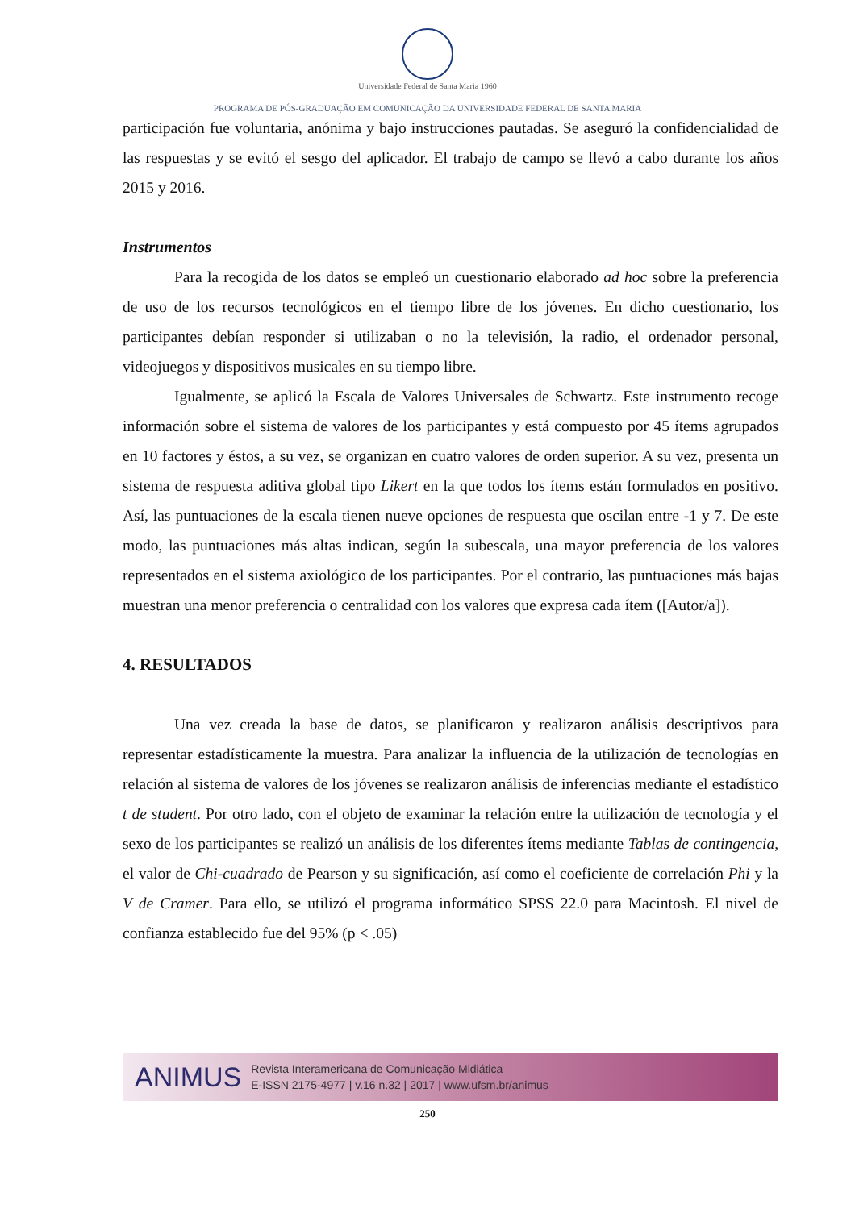Universidade Federal de Santa Maria 1960
PROGRAMA DE PÓS-GRADUAÇÃO EM COMUNICAÇÃO DA UNIVERSIDADE FEDERAL DE SANTA MARIA
participación fue voluntaria, anónima y bajo instrucciones pautadas. Se aseguró la confidencialidad de las respuestas y se evitó el sesgo del aplicador. El trabajo de campo se llevó a cabo durante los años 2015 y 2016.
Instrumentos
Para la recogida de los datos se empleó un cuestionario elaborado ad hoc sobre la preferencia de uso de los recursos tecnológicos en el tiempo libre de los jóvenes. En dicho cuestionario, los participantes debían responder si utilizaban o no la televisión, la radio, el ordenador personal, videojuegos y dispositivos musicales en su tiempo libre.
Igualmente, se aplicó la Escala de Valores Universales de Schwartz. Este instrumento recoge información sobre el sistema de valores de los participantes y está compuesto por 45 ítems agrupados en 10 factores y éstos, a su vez, se organizan en cuatro valores de orden superior. A su vez, presenta un sistema de respuesta aditiva global tipo Likert en la que todos los ítems están formulados en positivo. Así, las puntuaciones de la escala tienen nueve opciones de respuesta que oscilan entre -1 y 7. De este modo, las puntuaciones más altas indican, según la subescala, una mayor preferencia de los valores representados en el sistema axiológico de los participantes. Por el contrario, las puntuaciones más bajas muestran una menor preferencia o centralidad con los valores que expresa cada ítem ([Autor/a]).
4. RESULTADOS
Una vez creada la base de datos, se planificaron y realizaron análisis descriptivos para representar estadísticamente la muestra. Para analizar la influencia de la utilización de tecnologías en relación al sistema de valores de los jóvenes se realizaron análisis de inferencias mediante el estadístico t de student. Por otro lado, con el objeto de examinar la relación entre la utilización de tecnología y el sexo de los participantes se realizó un análisis de los diferentes ítems mediante Tablas de contingencia, el valor de Chi-cuadrado de Pearson y su significación, así como el coeficiente de correlación Phi y la V de Cramer. Para ello, se utilizó el programa informático SPSS 22.0 para Macintosh. El nivel de confianza establecido fue del 95% (p < .05)
ANIMUS
Revista Interamericana de Comunicação Midiática
E-ISSN 2175-4977 | v.16 n.32 | 2017 | www.ufsm.br/animus
250